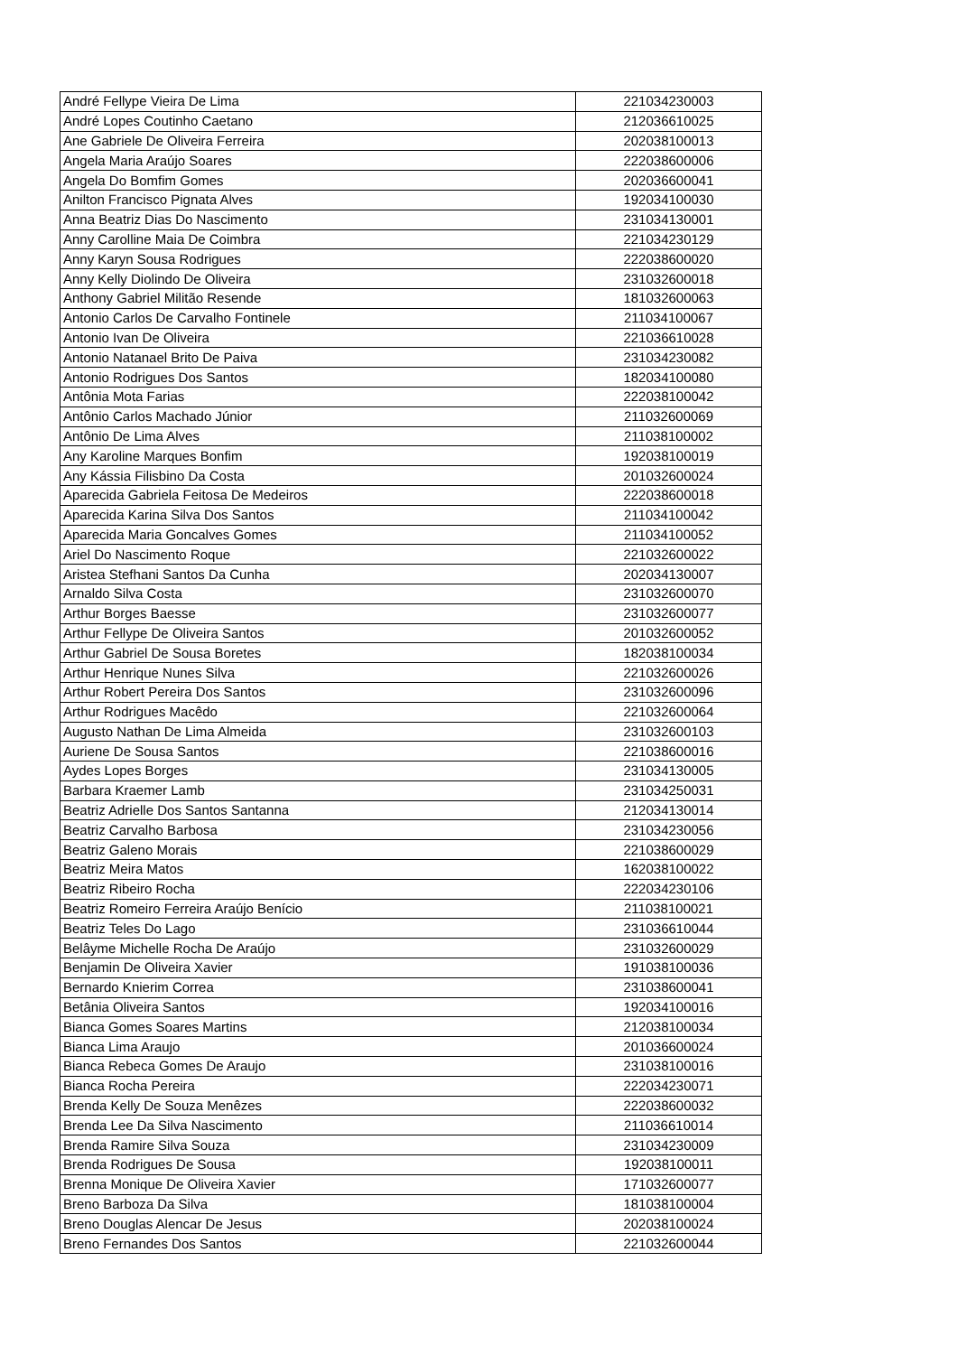| André Fellype Vieira De Lima | 221034230003 |
| André Lopes Coutinho Caetano | 212036610025 |
| Ane Gabriele De Oliveira Ferreira | 202038100013 |
| Angela Maria Araújo Soares | 222038600006 |
| Angela Do Bomfim Gomes | 202036600041 |
| Anilton Francisco Pignata Alves | 192034100030 |
| Anna Beatriz Dias Do Nascimento | 231034130001 |
| Anny Carolline Maia De Coimbra | 221034230129 |
| Anny Karyn Sousa Rodrigues | 222038600020 |
| Anny Kelly Diolindo De Oliveira | 231032600018 |
| Anthony Gabriel Militão Resende | 181032600063 |
| Antonio Carlos De Carvalho Fontinele | 211034100067 |
| Antonio Ivan De Oliveira | 221036610028 |
| Antonio Natanael Brito De Paiva | 231034230082 |
| Antonio Rodrigues Dos Santos | 182034100080 |
| Antônia Mota Farias | 222038100042 |
| Antônio Carlos Machado Júnior | 211032600069 |
| Antônio De Lima Alves | 211038100002 |
| Any Karoline Marques Bonfim | 192038100019 |
| Any Kássia Filisbino Da Costa | 201032600024 |
| Aparecida Gabriela Feitosa De Medeiros | 222038600018 |
| Aparecida Karina Silva Dos Santos | 211034100042 |
| Aparecida Maria Goncalves Gomes | 211034100052 |
| Ariel Do Nascimento Roque | 221032600022 |
| Aristea Stefhani Santos Da Cunha | 202034130007 |
| Arnaldo Silva Costa | 231032600070 |
| Arthur Borges Baesse | 231032600077 |
| Arthur Fellype De Oliveira Santos | 201032600052 |
| Arthur Gabriel De Sousa Boretes | 182038100034 |
| Arthur Henrique Nunes Silva | 221032600026 |
| Arthur Robert Pereira Dos Santos | 231032600096 |
| Arthur Rodrigues Macêdo | 221032600064 |
| Augusto Nathan De Lima Almeida | 231032600103 |
| Auriene De Sousa Santos | 221038600016 |
| Aydes Lopes Borges | 231034130005 |
| Barbara Kraemer Lamb | 231034250031 |
| Beatriz Adrielle Dos Santos Santanna | 212034130014 |
| Beatriz Carvalho Barbosa | 231034230056 |
| Beatriz Galeno Morais | 221038600029 |
| Beatriz Meira Matos | 162038100022 |
| Beatriz Ribeiro Rocha | 222034230106 |
| Beatriz Romeiro Ferreira Araújo Benício | 211038100021 |
| Beatriz Teles Do Lago | 231036610044 |
| Belâyme Michelle Rocha De Araújo | 231032600029 |
| Benjamin De Oliveira Xavier | 191038100036 |
| Bernardo Knierim Correa | 231038600041 |
| Betânia Oliveira Santos | 192034100016 |
| Bianca Gomes Soares Martins | 212038100034 |
| Bianca Lima Araujo | 201036600024 |
| Bianca Rebeca Gomes De Araujo | 231038100016 |
| Bianca Rocha Pereira | 222034230071 |
| Brenda Kelly De Souza Menêzes | 222038600032 |
| Brenda Lee Da Silva Nascimento | 211036610014 |
| Brenda Ramire Silva Souza | 231034230009 |
| Brenda Rodrigues De Sousa | 192038100011 |
| Brenna Monique De Oliveira Xavier | 171032600077 |
| Breno Barboza Da Silva | 181038100004 |
| Breno Douglas Alencar De Jesus | 202038100024 |
| Breno Fernandes Dos Santos | 221032600044 |